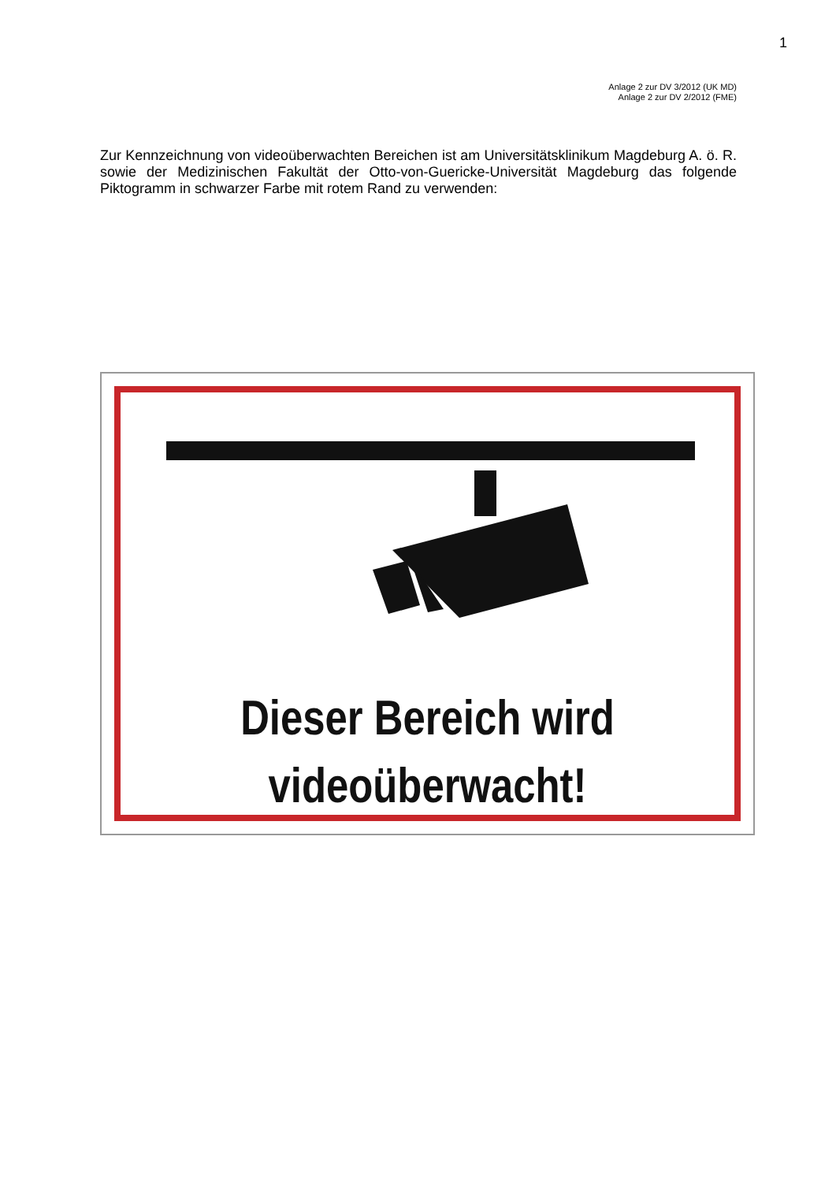1
Anlage 2 zur DV 3/2012 (UK MD)
Anlage 2 zur DV 2/2012 (FME)
Zur Kennzeichnung von videoüberwachten Bereichen ist am Universitätsklinikum Magdeburg A. ö. R. sowie der Medizinischen Fakultät der Otto-von-Guericke-Universität Magdeburg das folgende Piktogramm in schwarzer Farbe mit rotem Rand zu verwenden:
Dieser Bereich wird
videoüberwacht!